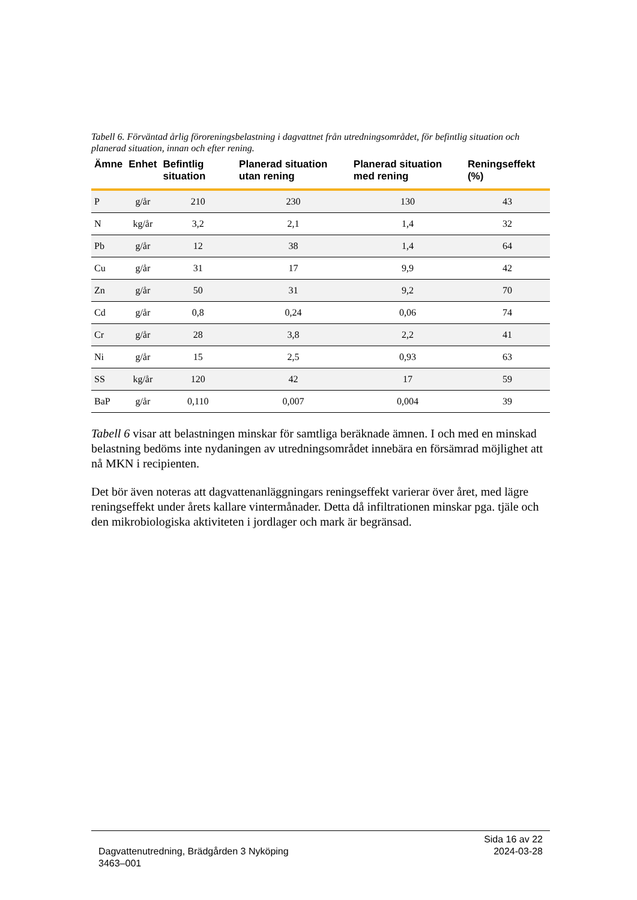Tabell 6. Förväntad årlig föroreningsbelastning i dagvattnet från utredningsområdet, för befintlig situation och planerad situation, innan och efter rening.
| Ämne | Enhet | Befintlig situation | Planerad situation utan rening | Planerad situation med rening | Reningseffekt (%) |
| --- | --- | --- | --- | --- | --- |
| P | g/år | 210 | 230 | 130 | 43 |
| N | kg/år | 3,2 | 2,1 | 1,4 | 32 |
| Pb | g/år | 12 | 38 | 1,4 | 64 |
| Cu | g/år | 31 | 17 | 9,9 | 42 |
| Zn | g/år | 50 | 31 | 9,2 | 70 |
| Cd | g/år | 0,8 | 0,24 | 0,06 | 74 |
| Cr | g/år | 28 | 3,8 | 2,2 | 41 |
| Ni | g/år | 15 | 2,5 | 0,93 | 63 |
| SS | kg/år | 120 | 42 | 17 | 59 |
| BaP | g/år | 0,110 | 0,007 | 0,004 | 39 |
Tabell 6 visar att belastningen minskar för samtliga beräknade ämnen. I och med en minskad belastning bedöms inte nydaningen av utredningsområdet innebära en försämrad möjlighet att nå MKN i recipienten.
Det bör även noteras att dagvattenanläggningars reningseffekt varierar över året, med lägre reningseffekt under årets kallare vintermånader. Detta då infiltrationen minskar pga. tjäle och den mikrobiologiska aktiviteten i jordlager och mark är begränsad.
Sida 16 av 22
2024-03-28
Dagvattenutredning, Brädgården 3 Nyköping
3463–001